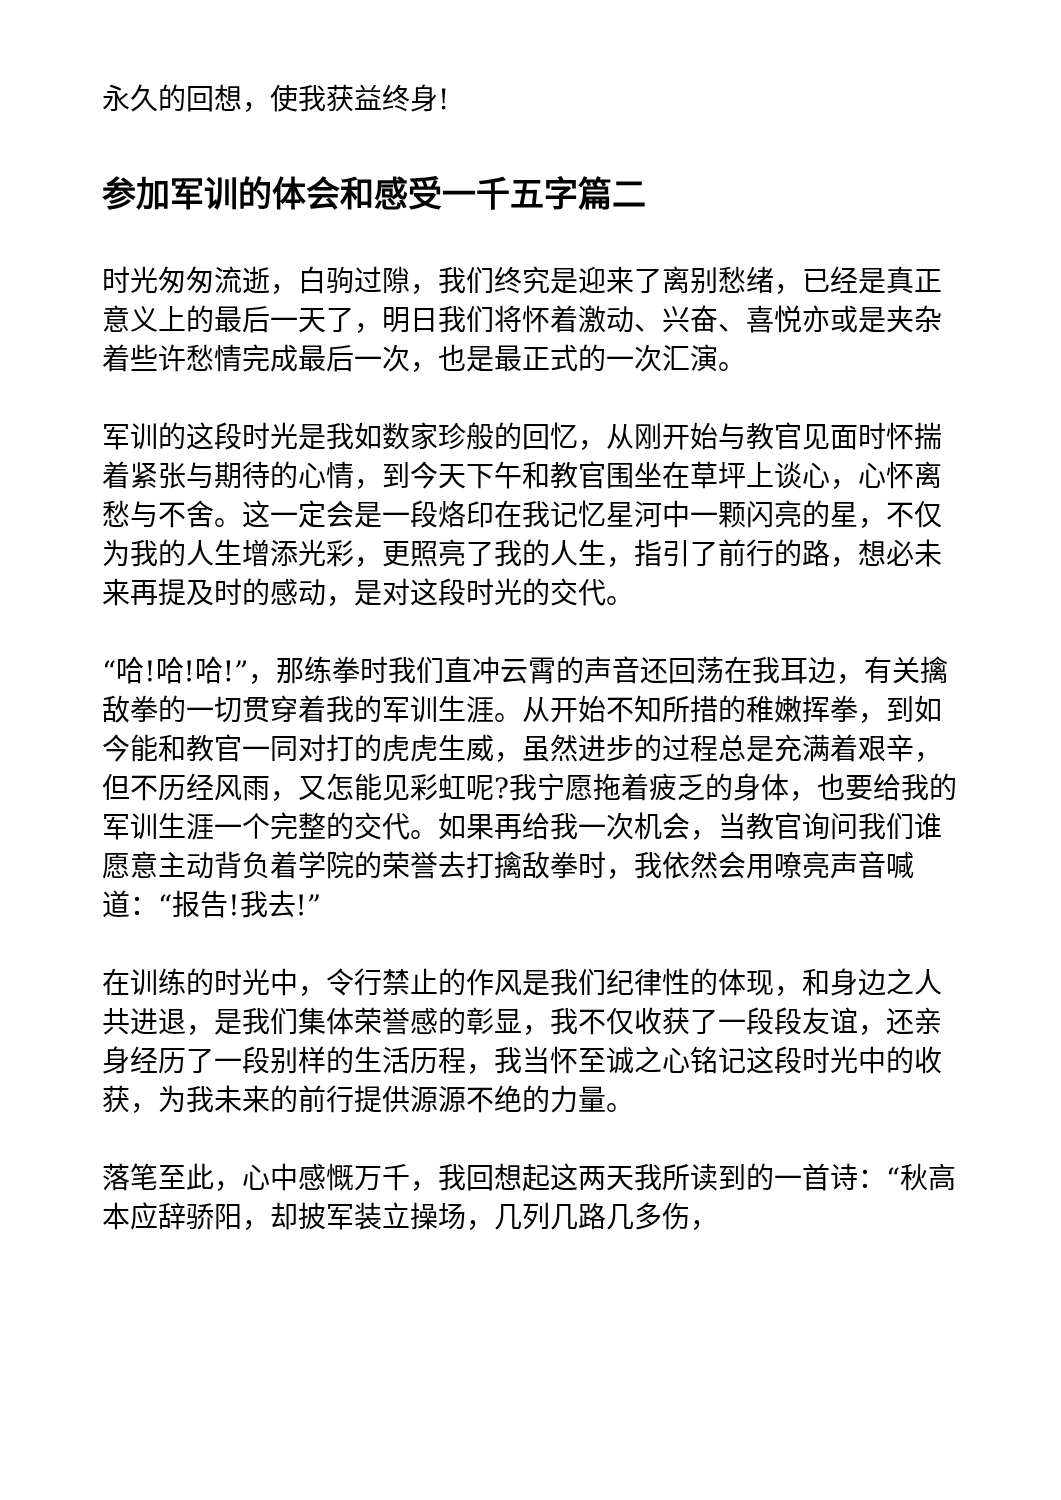永久的回想，使我获益终身!
参加军训的体会和感受一千五字篇二
时光匆匆流逝，白驹过隙，我们终究是迎来了离别愁绪，已经是真正意义上的最后一天了，明日我们将怀着激动、兴奋、喜悦亦或是夹杂着些许愁情完成最后一次，也是最正式的一次汇演。
军训的这段时光是我如数家珍般的回忆，从刚开始与教官见面时怀揣着紧张与期待的心情，到今天下午和教官围坐在草坪上谈心，心怀离愁与不舍。这一定会是一段烙印在我记忆星河中一颗闪亮的星，不仅为我的人生增添光彩，更照亮了我的人生，指引了前行的路，想必未来再提及时的感动，是对这段时光的交代。
“哈!哈!哈!”，那练拳时我们直冲云霄的声音还回荡在我耳边，有关擒敌拳的一切贯穿着我的军训生涯。从开始不知所措的稚嫩挥拳，到如今能和教官一同对打的虎虎生威，虽然进步的过程总是充满着艰辛，但不历经风雨，又怎能见彩虹呢?我宁愿拖着疲乏的身体，也要给我的军训生涯一个完整的交代。如果再给我一次机会，当教官询问我们谁愿意主动背负着学院的荣誉去打擒敌拳时，我依然会用嘹亮声音喊道：“报告!我去!”
在训练的时光中，令行禁止的作风是我们纪律性的体现，和身边之人共进退，是我们集体荣誉感的彰显，我不仅收获了一段段友谊，还亲身经历了一段别样的生活历程，我当怀至诚之心铭记这段时光中的收获，为我未来的前行提供源源不绝的力量。
落笔至此，心中感慨万千，我回想起这两天我所读到的一首诗：“秋高本应辞骄阳，却披军装立操场，几列几路几多伤，